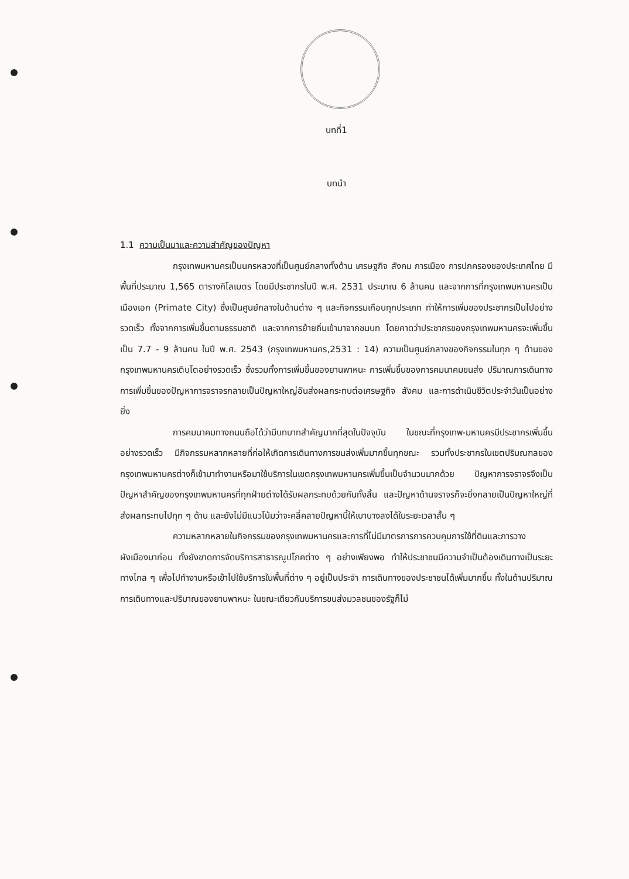บทที่1
บทนำ
1.1 ความเป็นมาและความสำคัญของปัญหา
กรุงเทพมหานครเป็นนครหลวงที่เป็นศูนย์กลางทั้งด้าน เศรษฐกิจ สังคม การเมือง การปกครองของประเทศไทย มีพื้นที่ประมาณ 1,565 ตารางกิโลเมตร โดยมีประชากรในปี พ.ศ. 2531 ประมาณ 6 ล้านคน และจากการที่กรุงเทพมหานครเป็นเมืองเอก (Primate City) ซึ่งเป็นศูนย์กลางในด้านต่าง ๆ และกิจกรรมเกือบทุกประเภท ทำให้การเพิ่มของประชากรเป็นไปอย่างรวดเร็ว ทั้งจากการเพิ่มขึ้นตามธรรมชาติ และจากการย้ายถิ่นเข้ามาจากชนบท โดยคาดว่าประชากรของกรุงเทพมหานครจะเพิ่มขึ้นเป็น 7.7 - 9 ล้านคน ในปี พ.ศ. 2543 (กรุงเทพมหานคร,2531 : 14) ความเป็นศูนย์กลางของกิจกรรมในทุก ๆ ด้านของกรุงเทพมหานครเติบโตอย่างรวดเร็ว ซึ่งรวมทั้งการเพิ่มขึ้นของยานพาหนะ การเพิ่มขึ้นของการคมนาคมขนส่ง ปริมาณการเดินทาง การเพิ่มขึ้นของปัญหาการจราจรกลายเป็นปัญหาใหญ่อันส่งผลกระทบต่อเศรษฐกิจ สังคม และการดำเนินชีวิตประจำวันเป็นอย่างยิ่ง
การคมนาคมทางถนนถือได้ว่ามีบทบาทสำคัญมากที่สุดในปัจจุบัน ในขณะที่กรุงเทพ-มหานครมีประชากรเพิ่มขึ้นอย่างรวดเร็ว มีกิจกรรมหลากหลายที่ก่อให้เกิดการเดินทางการขนส่งเพิ่มมากขึ้นทุกขณะ รวมทั้งประชากรในเขตปริมณฑลของกรุงเทพมหานครต่างก็เข้ามาทำงานหรือมาใช้บริการในเขตกรุงเทพมหานครเพิ่มขึ้นเป็นจำนวนมากด้วย ปัญหาการจราจรจึงเป็นปัญหาสำคัญของกรุงเทพมหานครที่ทุกฝ่ายต่างได้รับผลกระทบด้วยกันทั้งสิ้น และปัญหาด้านจราจรก็จะยิ่งกลายเป็นปัญหาใหญ่ที่ส่งผลกระทบไปทุก ๆ ด้าน และยังไม่มีแนวโน้มว่าจะคลี่คลายปัญหานี้ให้เบาบางลงได้ในระยะเวลาสั้น ๆ
ความหลากหลายในกิจกรรมของกรุงเทพมหานครและการที่ไม่มีมาตรการการควบคุมการใช้ที่ดินและการวางผังเมืองมาก่อน ทั้งยังขาดการจัดบริการสาธารณูปโภคต่าง ๆ อย่างเพียงพอ ทำให้ประชาชนมีความจำเป็นต้องเดินทางเป็นระยะทางไกล ๆ เพื่อไปทำงานหรือเข้าไปใช้บริการในพื้นที่ต่าง ๆ อยู่เป็นประจำ การเดินทางของประชาชนได้เพิ่มมากขึ้น ทั้งในด้านปริมาณการเดินทางและปริมาณของยานพาหนะ ในขณะเดียวกันบริการขนส่งมวลชนของรัฐก็ไม่